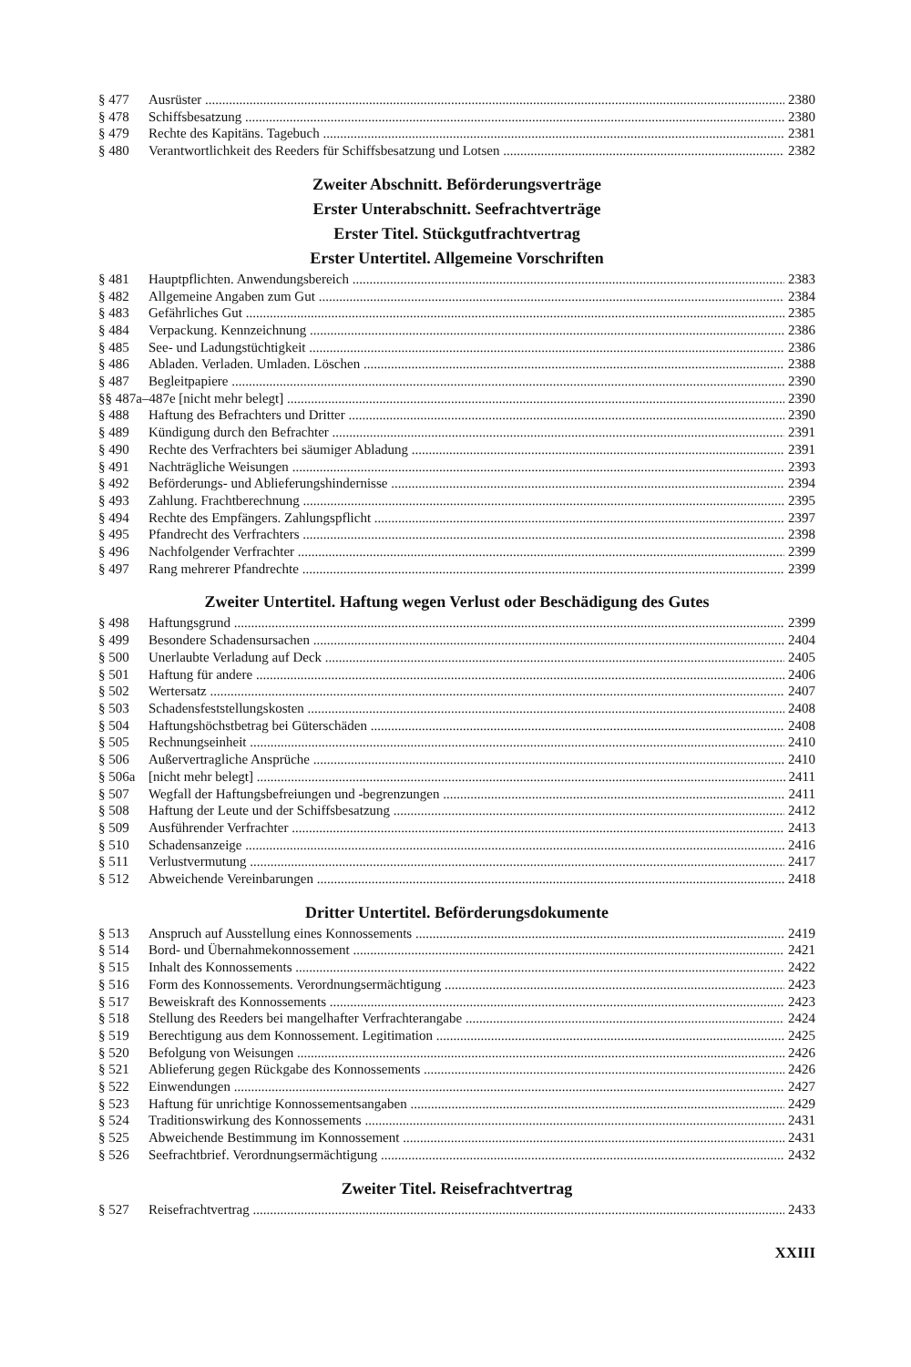§ 477 Ausrüster 2380
§ 478 Schiffsbesatzung 2380
§ 479 Rechte des Kapitäns. Tagebuch 2381
§ 480 Verantwortlichkeit des Reeders für Schiffsbesatzung und Lotsen 2382
Zweiter Abschnitt. Beförderungsverträge
Erster Unterabschnitt. Seefrachtverträge
Erster Titel. Stückgutfrachtvertrag
Erster Untertitel. Allgemeine Vorschriften
§ 481 Hauptpflichten. Anwendungsbereich 2383
§ 482 Allgemeine Angaben zum Gut 2384
§ 483 Gefährliches Gut 2385
§ 484 Verpackung. Kennzeichnung 2386
§ 485 See- und Ladungstüchtigkeit 2386
§ 486 Abladen. Verladen. Umladen. Löschen 2388
§ 487 Begleitpapiere 2390
§§ 487a–487e [nicht mehr belegt] 2390
§ 488 Haftung des Befrachters und Dritter 2390
§ 489 Kündigung durch den Befrachter 2391
§ 490 Rechte des Verfrachters bei säumiger Abladung 2391
§ 491 Nachträgliche Weisungen 2393
§ 492 Beförderungs- und Ablieferungshindernisse 2394
§ 493 Zahlung. Frachtberechnung 2395
§ 494 Rechte des Empfängers. Zahlungspflicht 2397
§ 495 Pfandrecht des Verfrachters 2398
§ 496 Nachfolgender Verfrachter 2399
§ 497 Rang mehrerer Pfandrechte 2399
Zweiter Untertitel. Haftung wegen Verlust oder Beschädigung des Gutes
§ 498 Haftungsgrund 2399
§ 499 Besondere Schadensursachen 2404
§ 500 Unerlaubte Verladung auf Deck 2405
§ 501 Haftung für andere 2406
§ 502 Wertersatz 2407
§ 503 Schadensfeststellungskosten 2408
§ 504 Haftungshöchstbetrag bei Güterschäden 2408
§ 505 Rechnungseinheit 2410
§ 506 Außervertragliche Ansprüche 2410
§ 506a [nicht mehr belegt] 2411
§ 507 Wegfall der Haftungsbefreiungen und -begrenzungen 2411
§ 508 Haftung der Leute und der Schiffsbesatzung 2412
§ 509 Ausführender Verfrachter 2413
§ 510 Schadensanzeige 2416
§ 511 Verlustvermutung 2417
§ 512 Abweichende Vereinbarungen 2418
Dritter Untertitel. Beförderungsdokumente
§ 513 Anspruch auf Ausstellung eines Konnossements 2419
§ 514 Bord- und Übernahmekonnossement 2421
§ 515 Inhalt des Konnossements 2422
§ 516 Form des Konnossements. Verordnungsermächtigung 2423
§ 517 Beweiskraft des Konnossements 2423
§ 518 Stellung des Reeders bei mangelhafter Verfrachterangabe 2424
§ 519 Berechtigung aus dem Konnossement. Legitimation 2425
§ 520 Befolgung von Weisungen 2426
§ 521 Ablieferung gegen Rückgabe des Konnossements 2426
§ 522 Einwendungen 2427
§ 523 Haftung für unrichtige Konnossementsangaben 2429
§ 524 Traditionswirkung des Konnossements 2431
§ 525 Abweichende Bestimmung im Konnossement 2431
§ 526 Seefrachtbrief. Verordnungsermächtigung 2432
Zweiter Titel. Reisefrachtvertrag
§ 527 Reisefrachtvertrag 2433
XXIII